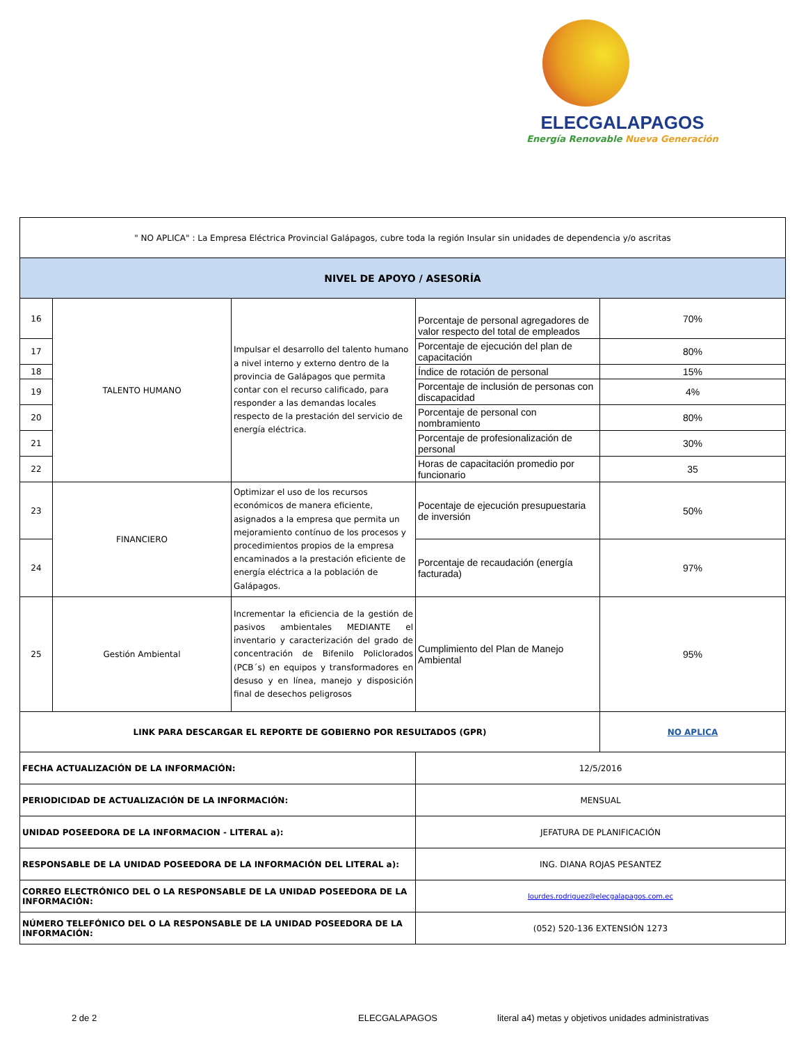ELECGALAPAGOS
Energía Renovable Nueva Generación
| " NO APLICA" : La Empresa Eléctrica Provincial Galápagos, cubre toda la región Insular sin unidades de dependencia y/o ascritas | | | | |
| NIVEL DE APOYO / ASESORÍA | | | | |
| 16 | TALENTO HUMANO | Impulsar el desarrollo del talento humano a nivel interno y externo dentro de la provincia de Galápagos que permita contar con el recurso calificado, para responder a las demandas locales respecto de la prestación del servicio de energía eléctrica. | Porcentaje de personal agregadores de valor respecto del total de empleados | 70% |
| 17 | | | Porcentaje de ejecución del plan de capacitación | 80% |
| 18 | | | Índice de rotación de personal | 15% |
| 19 | | | Porcentaje de inclusión de personas con discapacidad | 4% |
| 20 | | | Porcentaje de personal con nombramiento | 80% |
| 21 | | | Porcentaje de profesionalización de personal | 30% |
| 22 | | | Horas de capacitación promedio por funcionario | 35 |
| 23 | FINANCIERO | Optimizar el uso de los recursos económicos de manera eficiente, asignados a la empresa que permita un mejoramiento contínuo de los procesos y procedimientos propios de la empresa encaminados a la prestación eficiente de energía eléctrica a la población de Galápagos. | Pocentaje de ejecución presupuestaria de inversión | 50% |
| 24 | | | Porcentaje de recaudación (energía facturada) | 97% |
| 25 | Gestión Ambiental | Incrementar la eficiencia de la gestión de pasivos ambientales MEDIANTE el inventario y caracterización del grado de concentración de Bifenilo Policlorados (PCB´s) en equipos y transformadores en desuso y en línea, manejo y disposición final de desechos peligrosos | Cumplimiento del Plan de Manejo Ambiental | 95% |
| LINK PARA DESCARGAR EL REPORTE DE GOBIERNO POR RESULTADOS (GPR) | | | | NO APLICA |
| FECHA ACTUALIZACIÓN DE LA INFORMACIÓN: | | | 12/5/2016 | |
| PERIODICIDAD DE ACTUALIZACIÓN DE LA INFORMACIÓN: | | | MENSUAL | |
| UNIDAD POSEEDORA DE LA INFORMACION - LITERAL a): | | | JEFATURA DE PLANIFICACIÓN | |
| RESPONSABLE DE LA UNIDAD POSEEDORA DE LA INFORMACIÓN DEL LITERAL a): | | | ING. DIANA ROJAS PESANTEZ | |
| CORREO ELECTRÓNICO DEL O LA RESPONSABLE DE LA UNIDAD POSEEDORA DE LA INFORMACIÓN: | | | lourdes.rodriguez@elecgalapagos.com.ec | |
| NÚMERO TELEFÓNICO DEL O LA RESPONSABLE DE LA UNIDAD POSEEDORA DE LA INFORMACIÓN: | | | (052) 520-136 EXTENSIÓN 1273 | |
2 de 2 ELECGALAPAGOS literal a4) metas y objetivos unidades administrativas